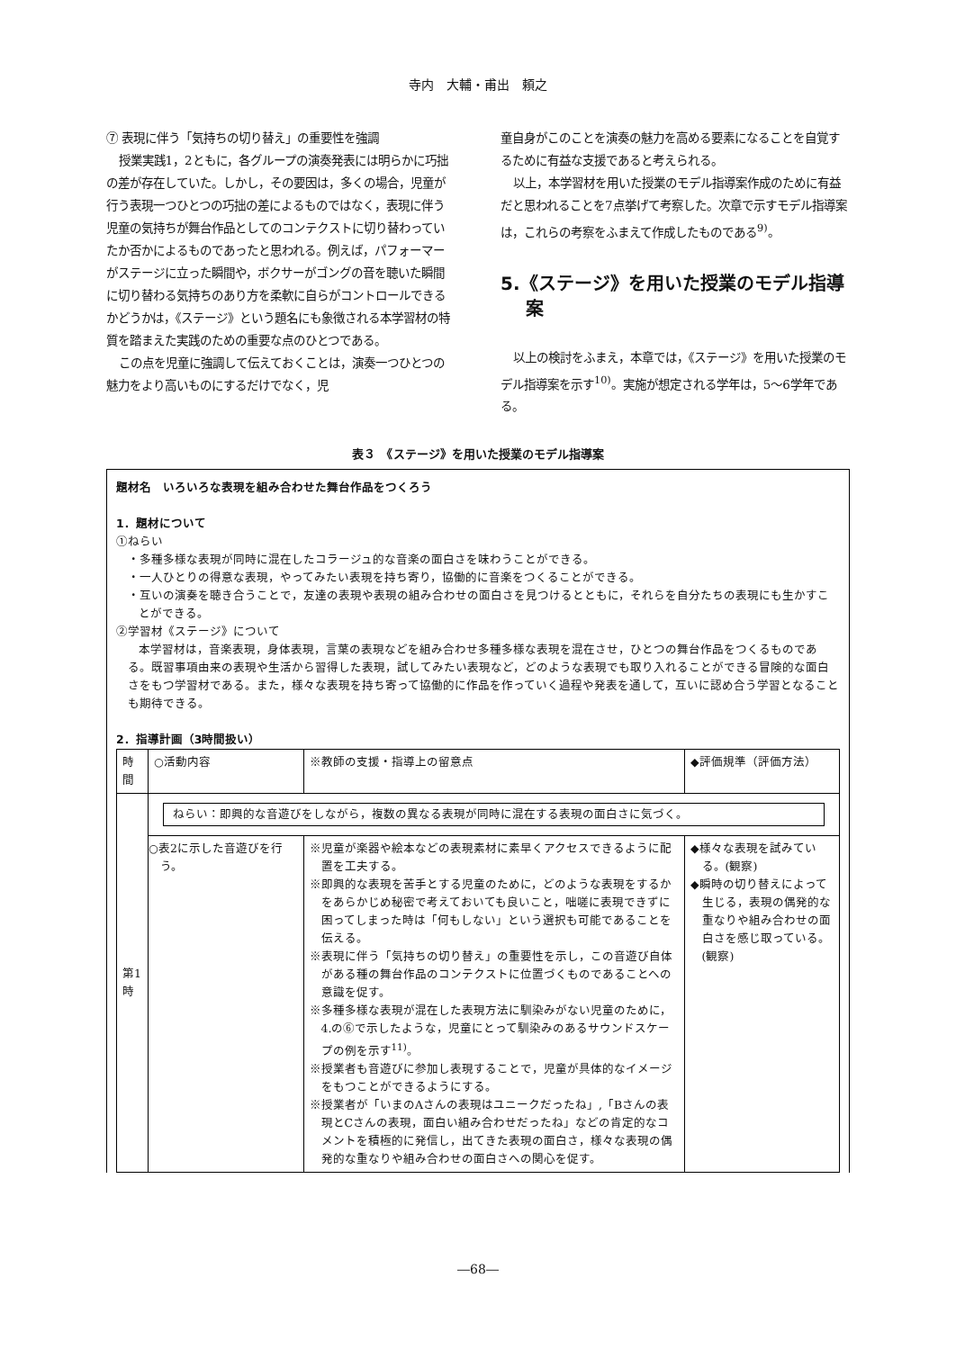寺内　大輔・甫出　頼之
⑦ 表現に伴う「気持ちの切り替え」の重要性を強調
授業実践1，2ともに，各グループの演奏発表には明らかに巧拙の差が存在していた。しかし，その要因は，多くの場合，児童が行う表現一つひとつの巧拙の差によるものではなく，表現に伴う児童の気持ちが舞台作品としてのコンテクストに切り替わっていたか否かによるものであったと思われる。例えば，パフォーマーがステージに立った瞬間や，ボクサーがゴングの音を聴いた瞬間に切り替わる気持ちのあり方を柔軟に自らがコントロールできるかどうかは，《ステージ》という題名にも象徴される本学習材の特質を踏まえた実践のための重要な点のひとつである。
この点を児童に強調して伝えておくことは，演奏一つひとつの魅力をより高いものにするだけでなく，児
童自身がこのことを演奏の魅力を高める要素になることを自覚するために有益な支援であると考えられる。
以上，本学習材を用いた授業のモデル指導案作成のために有益だと思われることを7点挙げて考察した。次章で示すモデル指導案は，これらの考察をふまえて作成したものである<sup>9)</sup>。
5.《ステージ》を用いた授業のモデル指導案
以上の検討をふまえ，本章では，《ステージ》を用いた授業のモデル指導案を示す<sup>10)</sup>。実施が想定される学年は，5～6学年である。
表３　《ステージ》を用いた授業のモデル指導案
題材名　いろいろな表現を組み合わせた舞台作品をつくろう
1．題材について
①ねらい
・多種多様な表現が同時に混在したコラージュ的な音楽の面白さを味わうことができる。
・一人ひとりの得意な表現，やってみたい表現を持ち寄り，協働的に音楽をつくることができる。
・互いの演奏を聴き合うことで，友達の表現や表現の組み合わせの面白さを見つけるとともに，それらを自分たちの表現にも生かすことができる。
②学習材《ステージ》について
本学習材は，音楽表現，身体表現，言葉の表現などを組み合わせ多種多様な表現を混在させ，ひとつの舞台作品をつくるものである。既習事項由来の表現や生活から習得した表現，試してみたい表現など，どのような表現でも取り入れることができる冒険的な面白さをもつ学習材である。また，様々な表現を持ち寄って協働的に作品を作っていく過程や発表を通して，互いに認め合う学習となることも期待できる。
2．指導計画（3時間扱い）
| 時間 | ○活動内容 | ※教師の支援・指導上の留意点 | ◆評価規準（評価方法） |
| --- | --- | --- | --- |
| 第1時 | ねらい：即興的な音遊びをしながら，複数の異なる表現が同時に混在する表現の面白さに気づく。 | | |
| | ○表2に示した音遊びを行う。 | ※児童が楽器や絵本などの表現素材に素早くアクセスできるように配置を工夫する。 ※即興的な表現を苦手とする児童のために，どのような表現をするかをあらかじめ秘密で考えておいても良いこと，咄嗟に表現できずに困ってしまった時は「何もしない」という選択も可能であることを伝える。 ※表現に伴う「気持ちの切り替え」の重要性を示し，この音遊び自体がある種の舞台作品のコンテクストに位置づくものであることへの意識を促す。 ※多種多様な表現が混在した表現方法に馴染みがない児童のために，4.の⑥で示したような，児童にとって馴染みのあるサウンドスケープの例を示す<sup>11)</sup>。 ※授業者も音遊びに参加し表現することで，児童が具体的なイメージをもつことができるようにする。 ※授業者が「いまのAさんの表現はユニークだったね」,「Bさんの表現とCさんの表現，面白い組み合わせだったね」などの肯定的なコメントを積極的に発信し，出てきた表現の面白さ，様々な表現の偶発的な重なりや組み合わせの面白さへの関心を促す。 | ◆様々な表現を試みている。(観察) ◆瞬時の切り替えによって生じる，表現の偶発的な重なりや組み合わせの面白さを感じ取っている。(観察) |
―68―